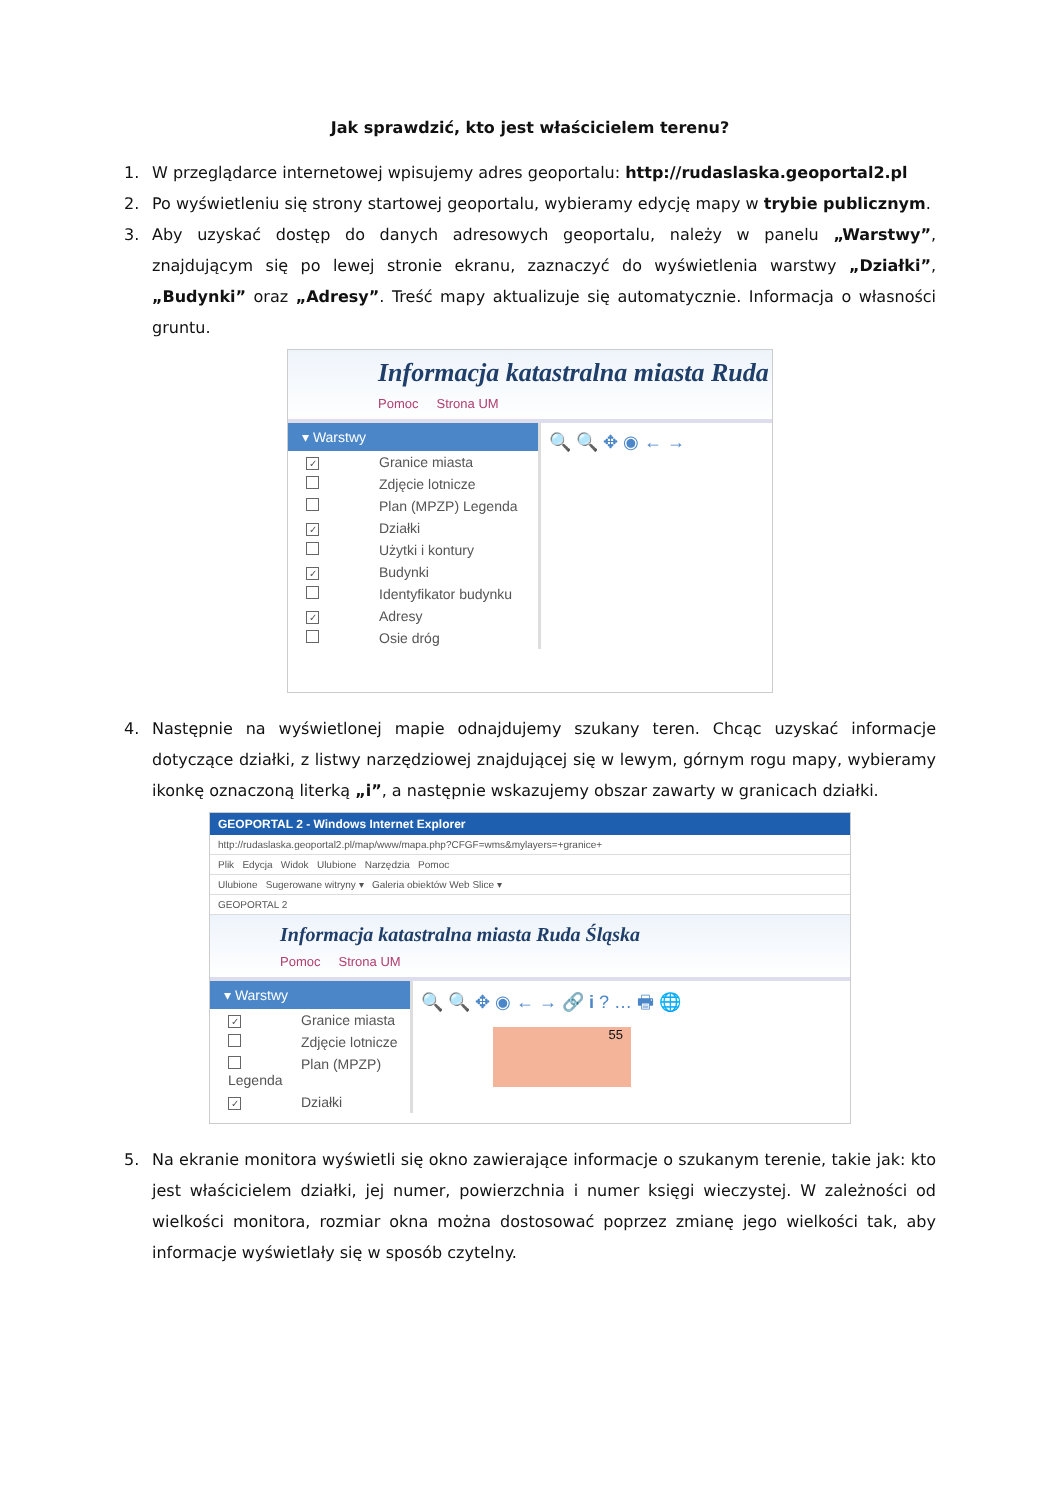Jak sprawdzić, kto jest właścicielem terenu?
1. W przeglądarce internetowej wpisujemy adres geoportalu: http://rudaslaska.geoportal2.pl
2. Po wyświetleniu się strony startowej geoportalu, wybieramy edycję mapy w trybie publicznym.
3. Aby uzyskać dostęp do danych adresowych geoportalu, należy w panelu „Warstwy”, znajdującym się po lewej stronie ekranu, zaznaczyć do wyświetlenia warstwy „Działki”, „Budynki” oraz „Adresy”. Treść mapy aktualizuje się automatycznie. Informacja o własności gruntu.
Informacja katastralna miasta Ruda
Pomoc Strona UM
▾ Warstwy
✓ Granice miasta
Zdjęcie lotnicze
Plan (MPZP) Legenda
✓ Działki
Użytki i kontury
✓ Budynki
Identyfikator budynku
✓ Adresy
Osie dróg
🔍 🔍 ✥ ◉ ← →
4. Następnie na wyświetlonej mapie odnajdujemy szukany teren. Chcąc uzyskać informacje dotyczące działki, z listwy narzędziowej znajdującej się w lewym, górnym rogu mapy, wybieramy ikonkę oznaczoną literką „i”, a następnie wskazujemy obszar zawarty w granicach działki.
GEOPORTAL 2 - Windows Internet Explorer
http://rudaslaska.geoportal2.pl/map/www/mapa.php?CFGF=wms&mylayers=+granice+
Plik Edycja Widok Ulubione Narzędzia Pomoc
Ulubione Sugerowane witryny ▾ Galeria obiektów Web Slice ▾
GEOPORTAL 2
Informacja katastralna miasta Ruda Śląska
Pomoc Strona UM
▾ Warstwy
✓ Granice miasta
Zdjęcie lotnicze
Plan (MPZP) Legenda
✓ Działki
🔍 🔍 ✥ ◉ ← → 🔗 i ? … 🖶 🌐
55
5. Na ekranie monitora wyświetli się okno zawierające informacje o szukanym terenie, takie jak: kto jest właścicielem działki, jej numer, powierzchnia i numer księgi wieczystej. W zależności od wielkości monitora, rozmiar okna można dostosować poprzez zmianę jego wielkości tak, aby informacje wyświetlały się w sposób czytelny.